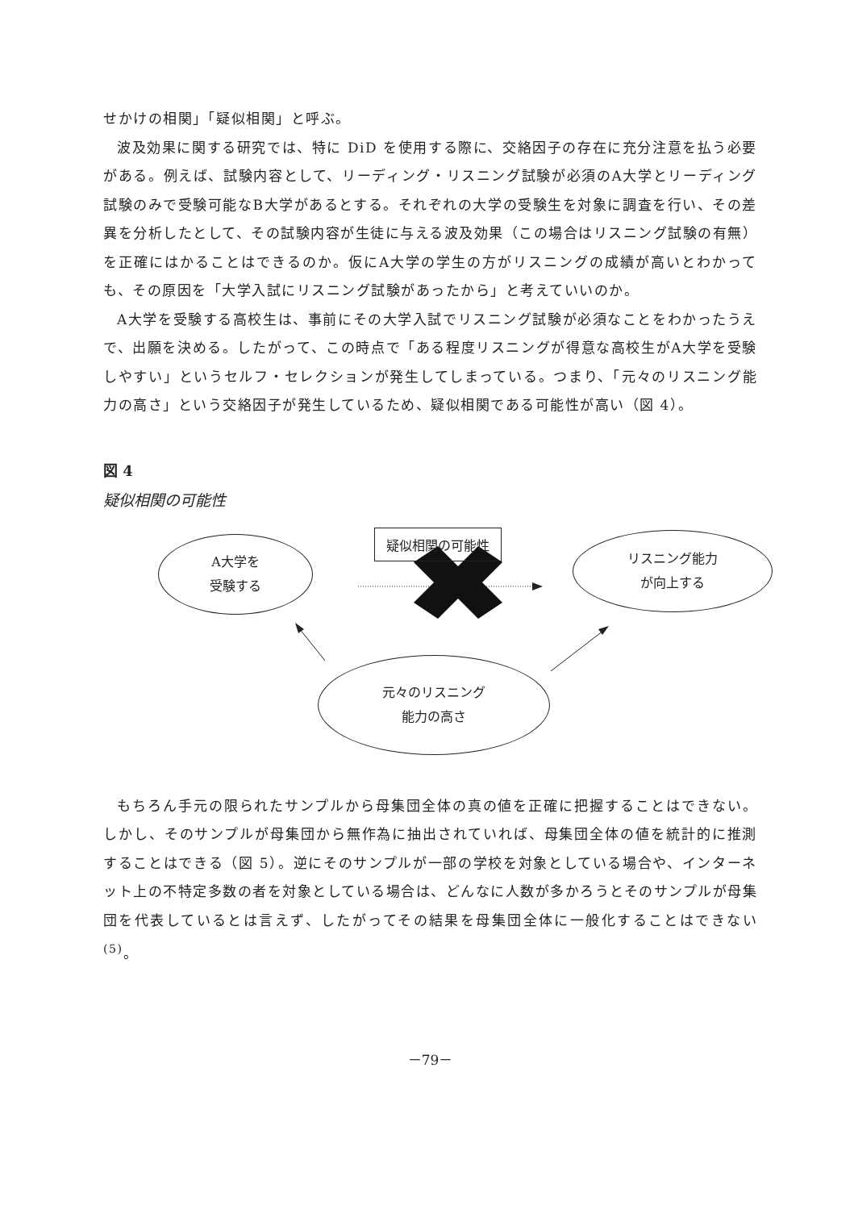せかけの相関」「疑似相関」と呼ぶ。
波及効果に関する研究では、特に DiD を使用する際に、交絡因子の存在に充分注意を払う必要がある。例えば、試験内容として、リーディング・リスニング試験が必須のA大学とリーディング試験のみで受験可能なB大学があるとする。それぞれの大学の受験生を対象に調査を行い、その差異を分析したとして、その試験内容が生徒に与える波及効果（この場合はリスニング試験の有無）を正確にはかることはできるのか。仮にA大学の学生の方がリスニングの成績が高いとわかっても、その原因を「大学入試にリスニング試験があったから」と考えていいのか。
A大学を受験する高校生は、事前にその大学入試でリスニング試験が必須なことをわかったうえで、出願を決める。したがって、この時点で「ある程度リスニングが得意な高校生がA大学を受験しやすい」というセルフ・セレクションが発生してしまっている。つまり、「元々のリスニング能力の高さ」という交絡因子が発生しているため、疑似相関である可能性が高い（図 4）。
図 4
疑似相関の可能性
A大学を
受験する
疑似相関の可能性
リスニング能力
が向上する
元々のリスニング
能力の高さ
もちろん手元の限られたサンプルから母集団全体の真の値を正確に把握することはできない。しかし、そのサンプルが母集団から無作為に抽出されていれば、母集団全体の値を統計的に推測することはできる（図 5）。逆にそのサンプルが一部の学校を対象としている場合や、インターネット上の不特定多数の者を対象としている場合は、どんなに人数が多かろうとそのサンプルが母集団を代表しているとは言えず、したがってその結果を母集団全体に一般化することはできない<sup>(5)</sup>。
－79－